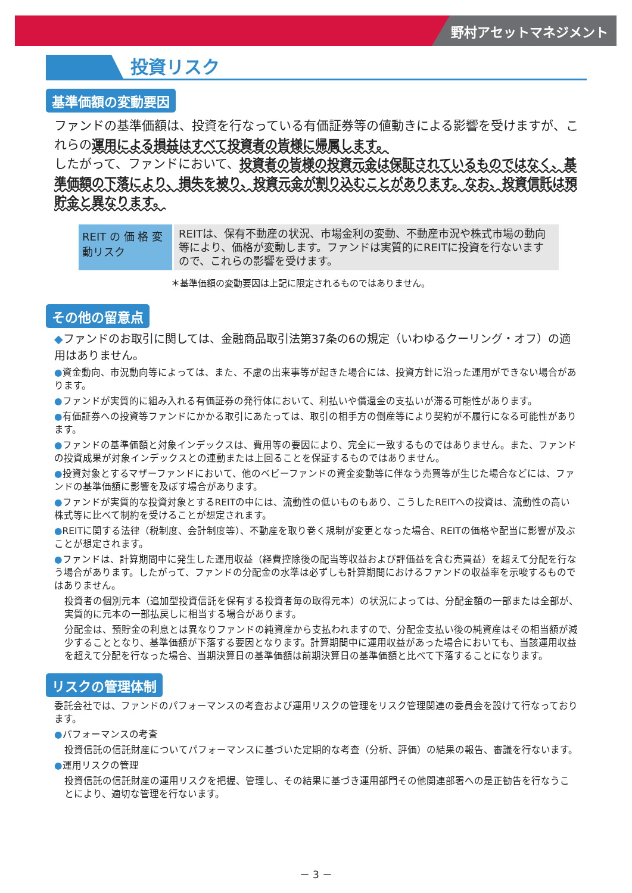野村アセットマネジメント
投資リスク
基準価額の変動要因
ファンドの基準価額は、投資を行なっている有価証券等の値動きによる影響を受けますが、これらの運用による損益はすべて投資者の皆様に帰属します。
したがって、ファンドにおいて、投資者の皆様の投資元金は保証されているものではなく、基準価額の下落により、損失を被り、投資元金が割り込むことがあります。なお、投資信託は預貯金と異なります。
| REIT の 価 格 変動リスク | REITは、保有不動産の状況、市場金利の変動、不動産市況や株式市場の動向等により、価格が変動します。ファンドは実質的にREITに投資を行ないますので、これらの影響を受けます。 |
＊基準価額の変動要因は上記に限定されるものではありません。
その他の留意点
◆ファンドのお取引に関しては、金融商品取引法第37条の6の規定（いわゆるクーリング・オフ）の適用はありません。
●資金動向、市況動向等によっては、また、不慮の出来事等が起きた場合には、投資方針に沿った運用ができない場合があります。
●ファンドが実質的に組み入れる有価証券の発行体において、利払いや償還金の支払いが滞る可能性があります。
●有価証券への投資等ファンドにかかる取引にあたっては、取引の相手方の倒産等により契約が不履行になる可能性があります。
●ファンドの基準価額と対象インデックスは、費用等の要因により、完全に一致するものではありません。また、ファンドの投資成果が対象インデックスとの連動または上回ることを保証するものではありません。
●投資対象とするマザーファンドにおいて、他のベビーファンドの資金変動等に伴なう売買等が生じた場合などには、ファンドの基準価額に影響を及ぼす場合があります。
●ファンドが実質的な投資対象とするREITの中には、流動性の低いものもあり、こうしたREITへの投資は、流動性の高い株式等に比べて制約を受けることが想定されます。
●REITに関する法律（税制度、会計制度等）、不動産を取り巻く規制が変更となった場合、REITの価格や配当に影響が及ぶことが想定されます。
●ファンドは、計算期間中に発生した運用収益（経費控除後の配当等収益および評価益を含む売買益）を超えて分配を行なう場合があります。したがって、ファンドの分配金の水準は必ずしも計算期間におけるファンドの収益率を示唆するものではありません。
投資者の個別元本（追加型投資信託を保有する投資者毎の取得元本）の状況によっては、分配金額の一部または全部が、実質的に元本の一部払戻しに相当する場合があります。
分配金は、預貯金の利息とは異なりファンドの純資産から支払われますので、分配金支払い後の純資産はその相当額が減少することとなり、基準価額が下落する要因となります。計算期間中に運用収益があった場合においても、当該運用収益を超えて分配を行なった場合、当期決算日の基準価額は前期決算日の基準価額と比べて下落することになります。
リスクの管理体制
委託会社では、ファンドのパフォーマンスの考査および運用リスクの管理をリスク管理関連の委員会を設けて行なっております。
●パフォーマンスの考査
投資信託の信託財産についてパフォーマンスに基づいた定期的な考査（分析、評価）の結果の報告、審議を行ないます。
●運用リスクの管理
投資信託の信託財産の運用リスクを把握、管理し、その結果に基づき運用部門その他関連部署への是正勧告を行なうことにより、適切な管理を行ないます。
－ 3 －